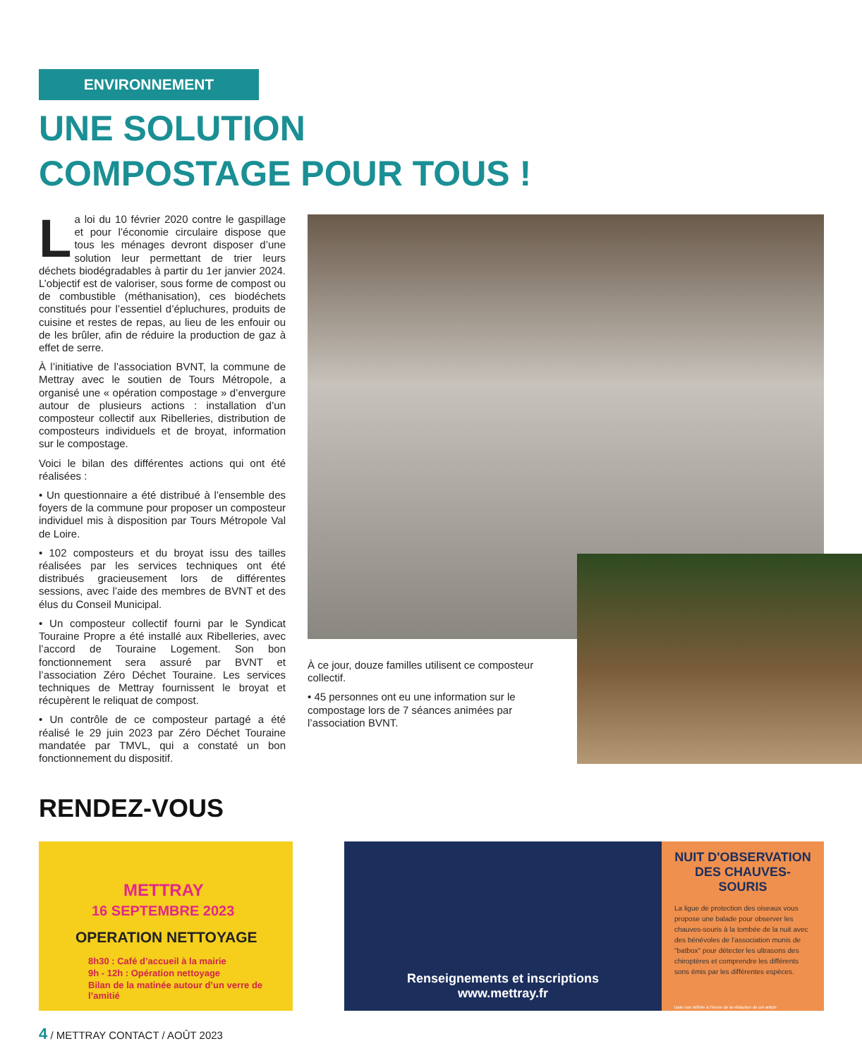ENVIRONNEMENT
UNE SOLUTION
COMPOSTAGE POUR TOUS !
La loi du 10 février 2020 contre le gaspillage et pour l’économie circulaire dispose que tous les ménages devront disposer d’une solution leur permettant de trier leurs déchets biodégradables à partir du 1er janvier 2024. L’objectif est de valoriser, sous forme de compost ou de combustible (méthanisation), ces biodéchets constitués pour l’essentiel d’épluchures, produits de cuisine et restes de repas, au lieu de les enfouir ou de les brûler, afin de réduire la production de gaz à effet de serre.
À l’initiative de l’association BVNT, la commune de Mettray avec le soutien de Tours Métropole, a organisé une « opération compostage » d’envergure autour de plusieurs actions : installation d’un composteur collectif aux Ribelleries, distribution de composteurs individuels et de broyat, information sur le compostage.
Voici le bilan des différentes actions qui ont été réalisées :
• Un questionnaire a été distribué à l’ensemble des foyers de la commune pour proposer un composteur individuel mis à disposition par Tours Métropole Val de Loire.
• 102 composteurs et du broyat issu des tailles réalisées par les services techniques ont été distribués gracieusement lors de différentes sessions, avec l’aide des membres de BVNT et des élus du Conseil Municipal.
• Un composteur collectif fourni par le Syndicat Touraine Propre a été installé aux Ribelleries, avec l’accord de Touraine Logement. Son bon fonctionnement sera assuré par BVNT et l’association Zéro Déchet Touraine. Les services techniques de Mettray fournissent le broyat et récupèrent le reliquat de compost.
• Un contrôle de ce composteur partagé a été réalisé le 29 juin 2023 par Zéro Déchet Touraine mandatée par TMVL, qui a constaté un bon fonctionnement du dispositif.
À ce jour, douze familles utilisent ce composteur collectif.
• 45 personnes ont eu une information sur le compostage lors de 7 séances animées par l’association BVNT.
RENDEZ-VOUS
METTRAY
16 SEPTEMBRE 2023
OPERATION NETTOYAGE
8h30 : Café d’accueil à la mairie
9h - 12h : Opération nettoyage
Bilan de la matinée autour d’un verre de l’amitié
Renseignements et inscriptions
www.mettray.fr
NUIT D'OBSERVATION DES CHAUVES-SOURIS
La ligue de protection des oiseaux vous propose une balade pour observer les chauves-souris à la tombée de la nuit avec des bénévoles de l’association munis de "batbox" pour détecter les ultrasons des chiroptères et comprendre les différents sons émis par les différentes espèces.
Date non définie à l'heure de la rédaction de cet article
4 / METTRAY CONTACT / AOÛT 2023